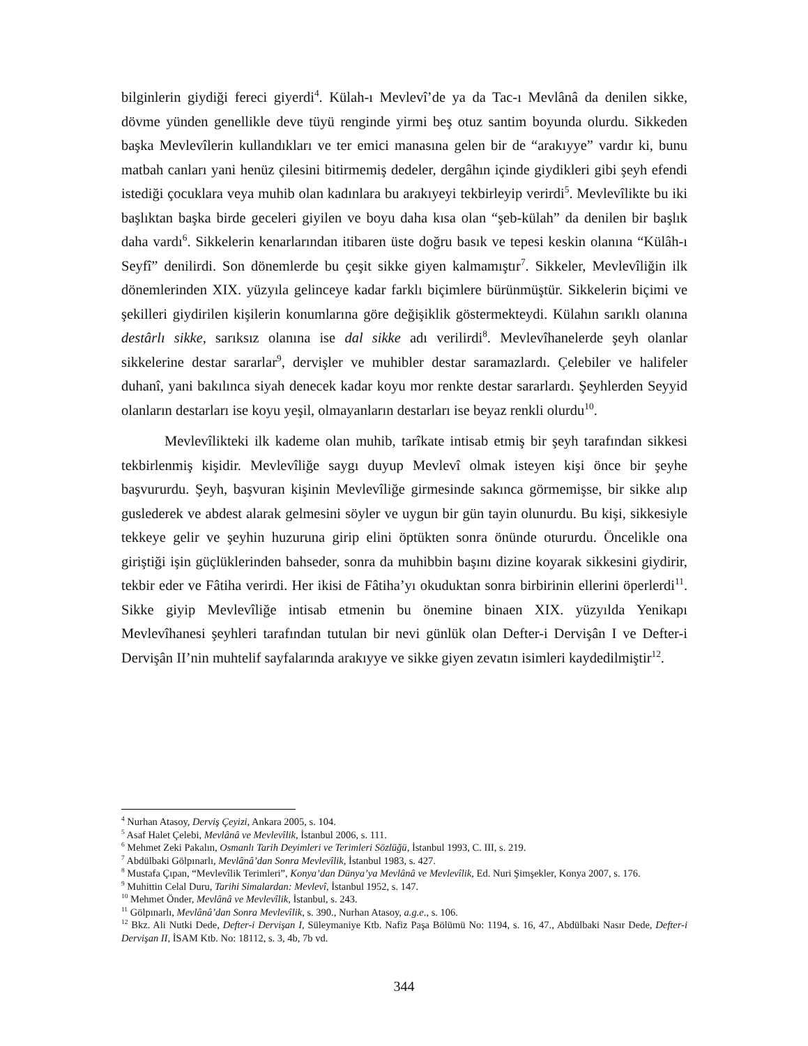bilginlerin giydiği fereci giyerdi<sup>4</sup>. Külah-ı Mevlevî’de ya da Tac-ı Mevlânâ da denilen sikke, dövme yünden genellikle deve tüyü renginde yirmi beş otuz santim boyunda olurdu. Sikkeden başka Mevlevîlerin kullandıkları ve ter emici manasına gelen bir de “arakıyye” vardır ki, bunu matbah canları yani henüz çilesini bitirmemiş dedeler, dergâhın içinde giydikleri gibi şeyh efendi istediği çocuklara veya muhib olan kadınlara bu arakıyeyi tekbirleyip verirdi<sup>5</sup>. Mevlevîlikte bu iki başlıktan başka birde geceleri giyilen ve boyu daha kısa olan “şeb-külah” da denilen bir başlık daha vardı<sup>6</sup>. Sikkelerin kenarlarından itibaren üste doğru basık ve tepesi keskin olanına “Külâh-ı Seyfî” denilirdi. Son dönemlerde bu çeşit sikke giyen kalmamıştır<sup>7</sup>. Sikkeler, Mevlevîliğin ilk dönemlerinden XIX. yüzyıla gelinceye kadar farklı biçimlere bürünmüştür. Sikkelerin biçimi ve şekilleri giydirilen kişilerin konumlarına göre değişiklik göstermekteydi. Külahın sarıklı olanına destârlı sikke, sarıksız olanına ise dal sikke adı verilirdi<sup>8</sup>. Mevlevîhanelerde şeyh olanlar sikkelerine destar sararlar<sup>9</sup>, dervişler ve muhibler destar saramazlardı. Çelebiler ve halifeler duhanî, yani bakılınca siyah denecek kadar koyu mor renkte destar sararlardı. Şeyhlerden Seyyid olanların destarları ise koyu yeşil, olmayanların destarları ise beyaz renkli olurdu<sup>10</sup>.
Mevlevîlikteki ilk kademe olan muhib, tarîkate intisab etmiş bir şeyh tarafından sikkesi tekbirlenmiş kişidir. Mevlevîliğe saygı duyup Mevlevî olmak isteyen kişi önce bir şeyhe başvururdu. Şeyh, başvuran kişinin Mevlevîliğe girmesinde sakınca görmemişse, bir sikke alıp guslederek ve abdest alarak gelmesini söyler ve uygun bir gün tayin olunurdu. Bu kişi, sikkesiyle tekkeye gelir ve şeyhin huzuruna girip elini öptükten sonra önünde otururdu. Öncelikle ona giriştiği işin güçlüklerinden bahseder, sonra da muhibbin başını dizine koyarak sikkesini giydirir, tekbir eder ve Fâtiha verirdi. Her ikisi de Fâtiha’yı okuduktan sonra birbirinin ellerini öperlerdi<sup>11</sup>. Sikke giyip Mevlevîliğe intisab etmenin bu önemine binaen XIX. yüzyılda Yenikapı Mevlevîhanesi şeyhleri tarafından tutulan bir nevi günlük olan Defter-i Dervişân I ve Defter-i Dervişân II’nin muhtelif sayfalarında arakıyye ve sikke giyen zevatın isimleri kaydedilmiştir<sup>12</sup>.
<sup>4</sup> Nurhan Atasoy, Derviş Çeyizi, Ankara 2005, s. 104.
<sup>5</sup> Asaf Halet Çelebi, Mevlânâ ve Mevlevîlik, İstanbul 2006, s. 111.
<sup>6</sup> Mehmet Zeki Pakalın, Osmanlı Tarih Deyimleri ve Terimleri Sözlüğü, İstanbul 1993, C. III, s. 219.
<sup>7</sup> Abdülbaki Gölpınarlı, Mevlânâ’dan Sonra Mevlevîlik, İstanbul 1983, s. 427.
<sup>8</sup> Mustafa Çıpan, “Mevlevîlik Terimleri”, Konya’dan Dünya’ya Mevlânâ ve Mevlevîlik, Ed. Nuri Şimşekler, Konya 2007, s. 176.
<sup>9</sup> Muhittin Celal Duru, Tarihi Simalardan: Mevlevî, İstanbul 1952, s. 147.
<sup>10</sup> Mehmet Önder, Mevlânâ ve Mevlevîlik, İstanbul, s. 243.
<sup>11</sup> Gölpınarlı, Mevlânâ’dan Sonra Mevlevîlik, s. 390., Nurhan Atasoy, a.g.e., s. 106.
<sup>12</sup> Bkz. Ali Nutki Dede, Defter-i Dervişan I, Süleymaniye Ktb. Nafiz Paşa Bölümü No: 1194, s. 16, 47., Abdülbaki Nasır Dede, Defter-i Dervişan II, İSAM Ktb. No: 18112, s. 3, 4b, 7b vd.
344